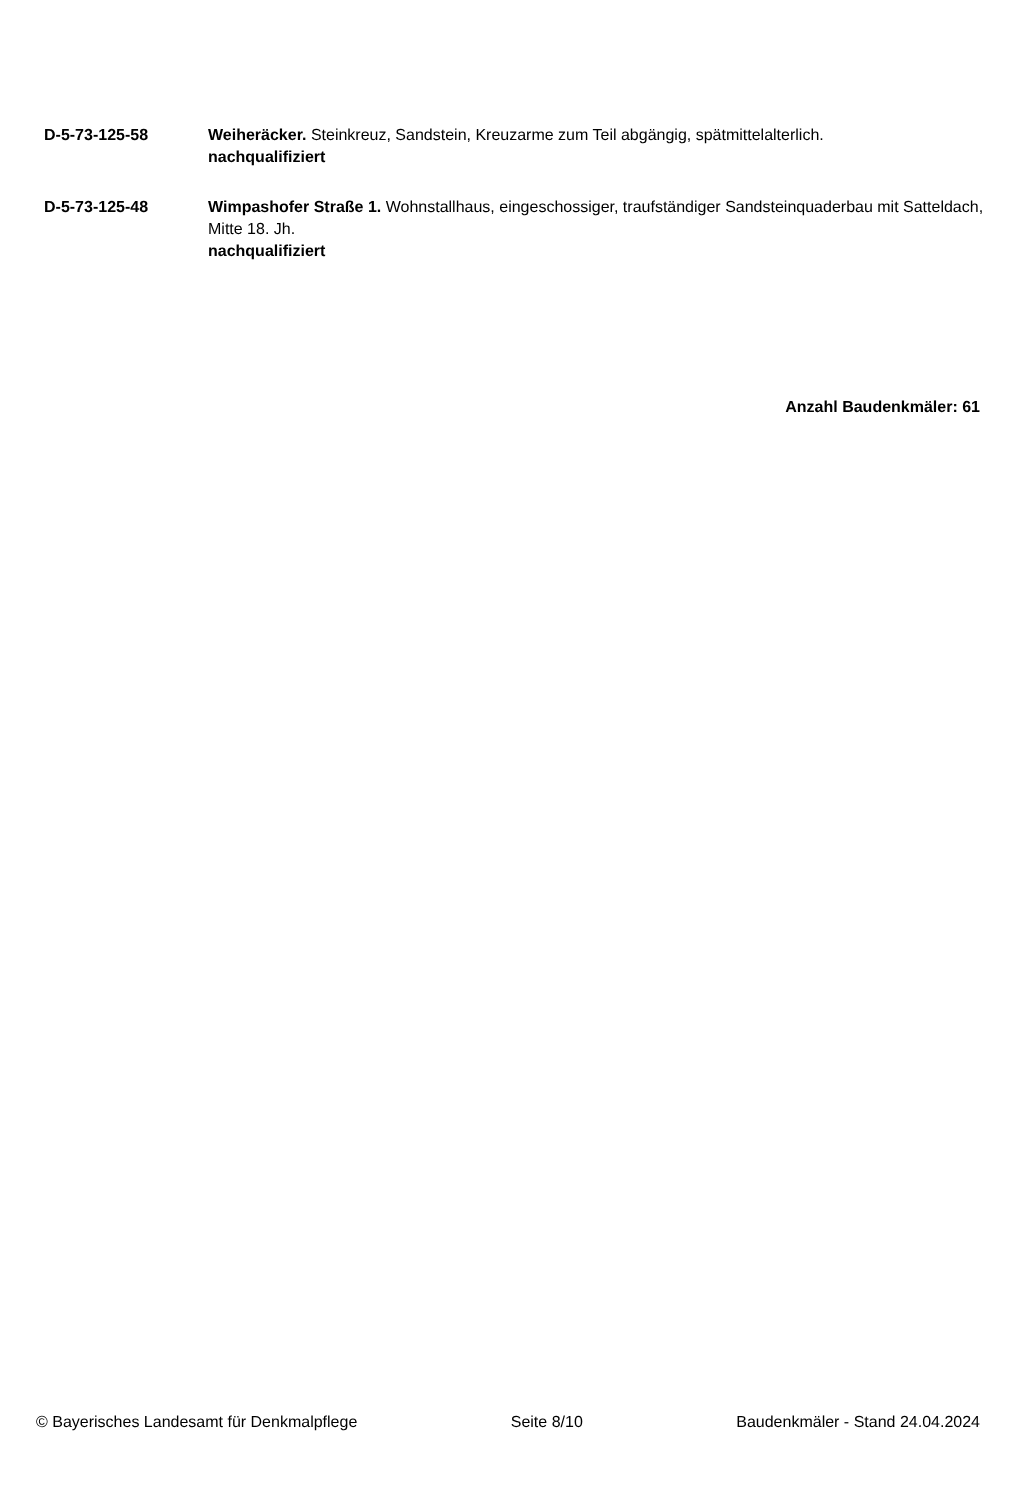D-5-73-125-58 Weiheräcker. Steinkreuz, Sandstein, Kreuzarme zum Teil abgängig, spätmittelalterlich.
nachqualifiziert
D-5-73-125-48 Wimpashofer Straße 1. Wohnstallhaus, eingeschossiger, traufständiger Sandsteinquaderbau mit Satteldach, Mitte 18. Jh.
nachqualifiziert
Anzahl Baudenkmäler: 61
© Bayerisches Landesamt für Denkmalpflege Seite 8/10 Baudenkmäler - Stand 24.04.2024